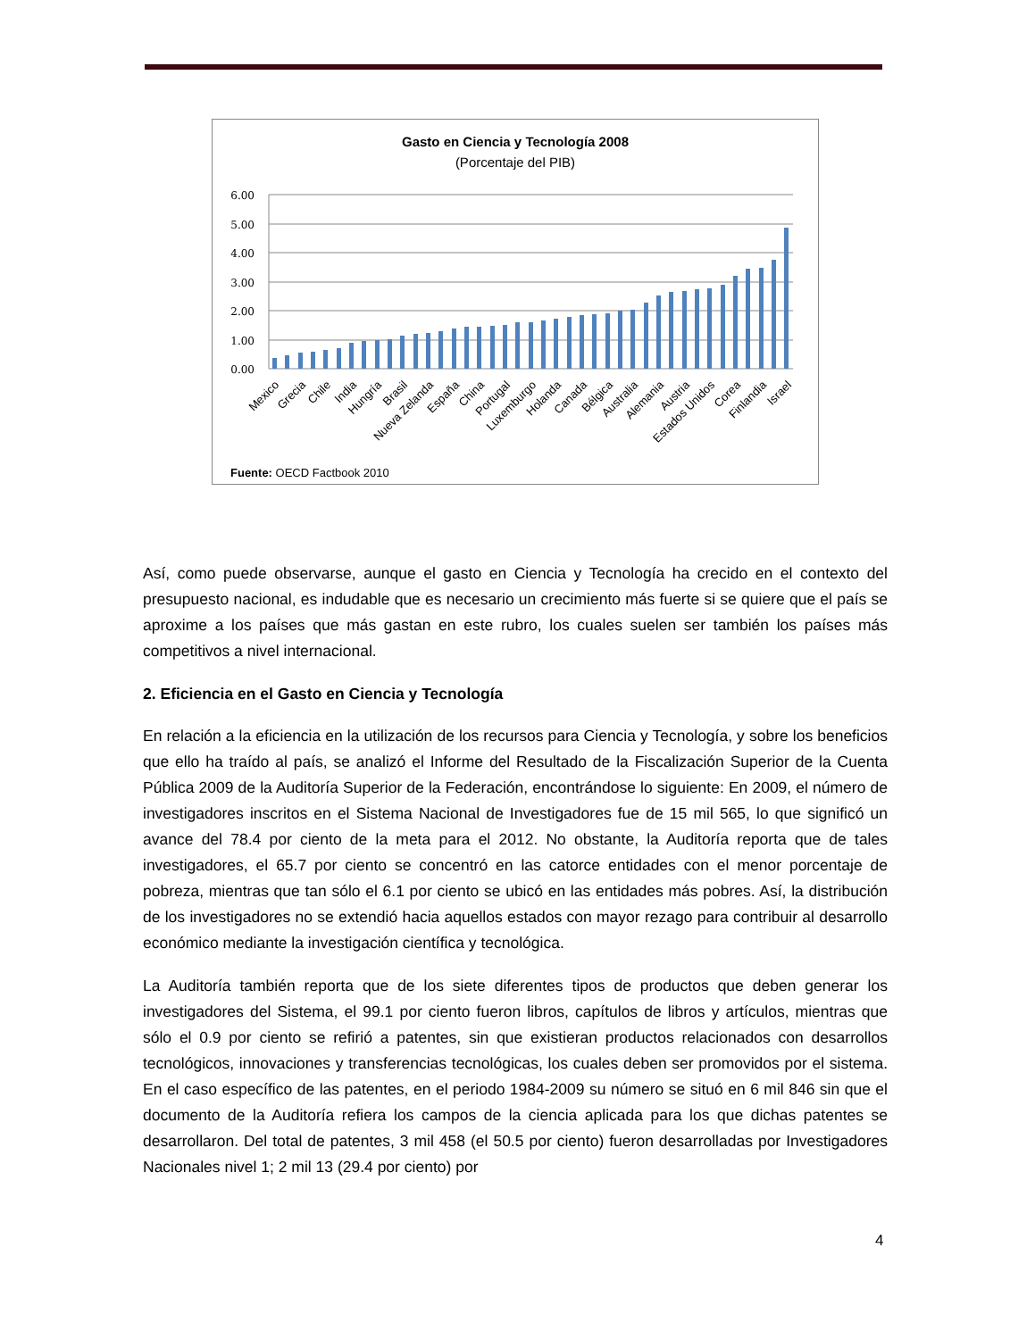Gasto en Ciencia y Tecnología 2008
(Porcentaje del PIB)
6.00
5.00
4.00
3.00
2.00
1.00
0.00
Mexico
Grecia
Chile
India
Hungría
Brasil
Nueva Zelanda
España
China
Portugal
Luxemburgo
Holanda
Canada
Bélgica
Australia
Alemania
Austria
Estados Unidos
Corea
Finlandia
Israel
Fuente: OECD Factbook 2010
Así, como puede observarse, aunque el gasto en Ciencia y Tecnología ha crecido en el contexto del presupuesto nacional, es indudable que es necesario un crecimiento más fuerte si se quiere que el país se aproxime a los países que más gastan en este rubro, los cuales suelen ser también los países más competitivos a nivel internacional.
2. Eficiencia en el Gasto en Ciencia y Tecnología
En relación a la eficiencia en la utilización de los recursos para Ciencia y Tecnología, y sobre los beneficios que ello ha traído al país, se analizó el Informe del Resultado de la Fiscalización Superior de la Cuenta Pública 2009 de la Auditoría Superior de la Federación, encontrándose lo siguiente: En 2009, el número de investigadores inscritos en el Sistema Nacional de Investigadores fue de 15 mil 565, lo que significó un avance del 78.4 por ciento de la meta para el 2012. No obstante, la Auditoría reporta que de tales investigadores, el 65.7 por ciento se concentró en las catorce entidades con el menor porcentaje de pobreza, mientras que tan sólo el 6.1 por ciento se ubicó en las entidades más pobres. Así, la distribución de los investigadores no se extendió hacia aquellos estados con mayor rezago para contribuir al desarrollo económico mediante la investigación científica y tecnológica.
La Auditoría también reporta que de los siete diferentes tipos de productos que deben generar los investigadores del Sistema, el 99.1 por ciento fueron libros, capítulos de libros y artículos, mientras que sólo el 0.9 por ciento se refirió a patentes, sin que existieran productos relacionados con desarrollos tecnológicos, innovaciones y transferencias tecnológicas, los cuales deben ser promovidos por el sistema. En el caso específico de las patentes, en el periodo 1984-2009 su número se situó en 6 mil 846 sin que el documento de la Auditoría refiera los campos de la ciencia aplicada para los que dichas patentes se desarrollaron. Del total de patentes, 3 mil 458 (el 50.5 por ciento) fueron desarrolladas por Investigadores Nacionales nivel 1; 2 mil 13 (29.4 por ciento) por
4